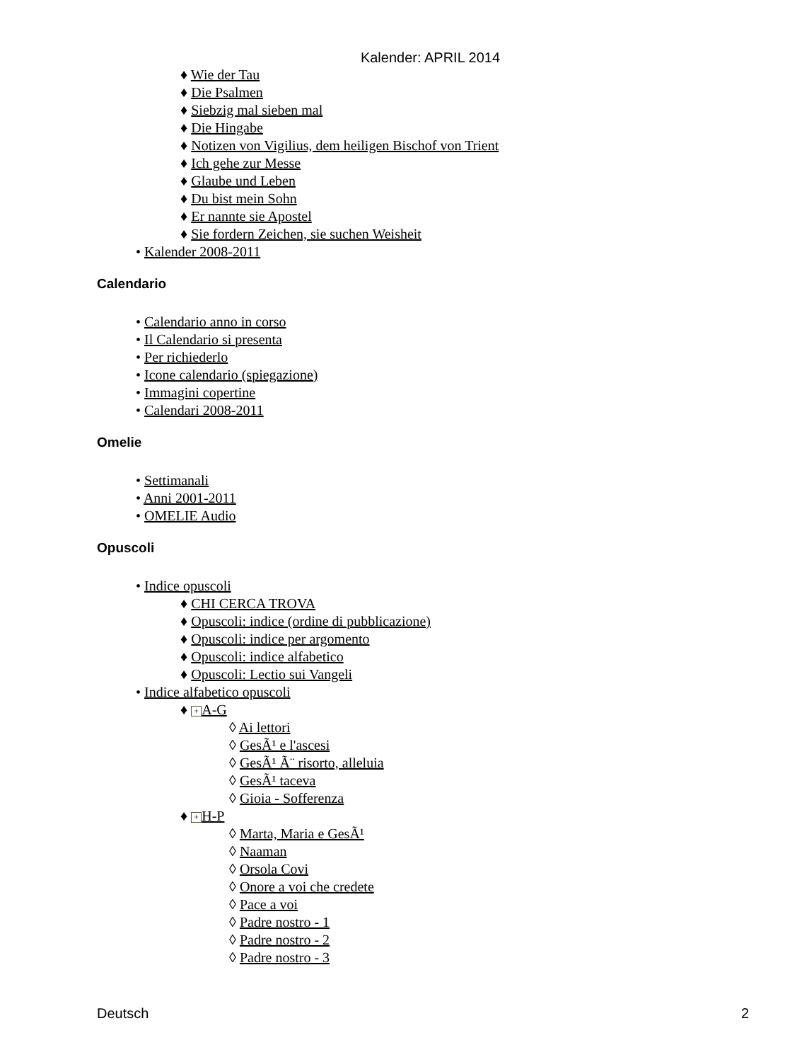Kalender: APRIL 2014
♦ Wie der Tau
♦ Die Psalmen
♦ Siebzig mal sieben mal
♦ Die Hingabe
♦ Notizen von Vigilius, dem heiligen Bischof von Trient
♦ Ich gehe zur Messe
♦ Glaube und Leben
♦ Du bist mein Sohn
♦ Er nannte sie Apostel
♦ Sie fordern Zeichen, sie suchen Weisheit
• Kalender 2008-2011
Calendario
• Calendario anno in corso
• Il Calendario si presenta
• Per richiederlo
• Icone calendario (spiegazione)
• Immagini copertine
• Calendari 2008-2011
Omelie
• Settimanali
• Anni 2001-2011
• OMELIE Audio
Opuscoli
• Indice opuscoli
♦ CHI CERCA TROVA
♦ Opuscoli: indice (ordine di pubblicazione)
♦ Opuscoli: indice per argomento
♦ Opuscoli: indice alfabetico
♦ Opuscoli: Lectio sui Vangeli
• Indice alfabetico opuscoli
♦ + A-G
◊ Ai lettori
◊ GesÃ¹ e l'ascesi
◊ GesÃ¹ Ã¨ risorto, alleluia
◊ GesÃ¹ taceva
◊ Gioia - Sofferenza
♦ + H-P
◊ Marta, Maria e GesÃ¹
◊ Naaman
◊ Orsola Covi
◊ Onore a voi che credete
◊ Pace a voi
◊ Padre nostro - 1
◊ Padre nostro - 2
◊ Padre nostro - 3
Deutsch 2